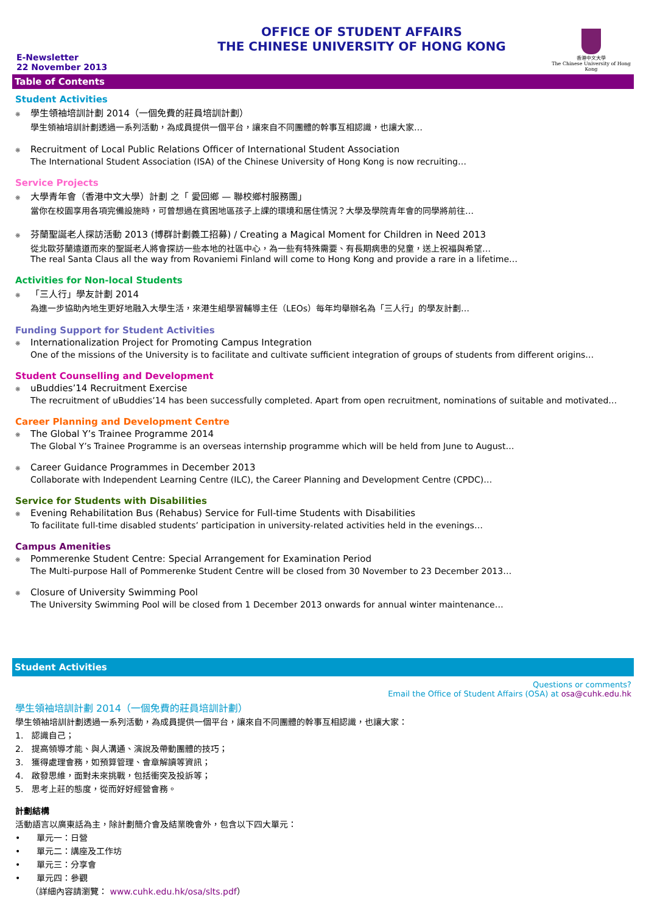E-Newsletter
22 November 2013
OFFICE OF STUDENT AFFAIRS
THE CHINESE UNIVERSITY OF HONG KONG
香港中文大學
The Chinese University of Hong Kong
Table of Contents
Student Activities
❋ 學生領袖培訓計劃 2014（一個免費的莊員培訓計劃）
學生領袖培訓計劃透過一系列活動，為成員提供一個平台，讓來自不同團體的幹事互相認識，也讓大家…
❋ Recruitment of Local Public Relations Officer of International Student Association
The International Student Association (ISA) of the Chinese University of Hong Kong is now recruiting…
Service Projects
❋ 大學青年會（香港中文大學）計劃 之「 愛回鄉 — 聯校鄉村服務團」
當你在校園享用各項完備設施時，可曾想過在貧困地區孩子上課的環境和居住情況？大學及學院青年會的同學將前往…
❋ 芬蘭聖誕老人探訪活動 2013 (博群計劃義工招募) / Creating a Magical Moment for Children in Need 2013
從北歐芬蘭遠道而來的聖誕老人將會探訪一些本地的社區中心，為一些有特殊需要、有長期病患的兒童，送上祝福與希望…
The real Santa Claus all the way from Rovaniemi Finland will come to Hong Kong and provide a rare in a lifetime…
Activities for Non-local Students
❋ 「三人行」學友計劃 2014
為進一步協助內地生更好地融入大學生活，來港生組學習輔導主任（LEOs）每年均舉辦名為「三人行」的學友計劃…
Funding Support for Student Activities
❋ Internationalization Project for Promoting Campus Integration
One of the missions of the University is to facilitate and cultivate sufficient integration of groups of students from different origins…
Student Counselling and Development
❋ uBuddies’14 Recruitment Exercise
The recruitment of uBuddies’14 has been successfully completed. Apart from open recruitment, nominations of suitable and motivated…
Career Planning and Development Centre
❋ The Global Y’s Trainee Programme 2014
The Global Y’s Trainee Programme is an overseas internship programme which will be held from June to August…
❋ Career Guidance Programmes in December 2013
Collaborate with Independent Learning Centre (ILC), the Career Planning and Development Centre (CPDC)…
Service for Students with Disabilities
❋ Evening Rehabilitation Bus (Rehabus) Service for Full-time Students with Disabilities
To facilitate full-time disabled students’ participation in university-related activities held in the evenings…
Campus Amenities
❋ Pommerenke Student Centre: Special Arrangement for Examination Period
The Multi-purpose Hall of Pommerenke Student Centre will be closed from 30 November to 23 December 2013…
❋ Closure of University Swimming Pool
The University Swimming Pool will be closed from 1 December 2013 onwards for annual winter maintenance…
Student Activities
Questions or comments?
Email the Office of Student Affairs (OSA) at osa@cuhk.edu.hk
學生領袖培訓計劃 2014（一個免費的莊員培訓計劃）
學生領袖培訓計劃透過一系列活動，為成員提供一個平台，讓來自不同團體的幹事互相認識，也讓大家：
1. 認識自己；
2. 提高領導才能、與人溝通、演說及帶動團體的技巧；
3. 獲得處理會務，如預算管理、會章解讀等資訊；
4. 啟發思維，面對未來挑戰，包括衝突及投訴等；
5. 思考上莊的態度，從而好好經營會務。
計劃結構
活動語言以廣東話為主，除計劃簡介會及結業晚會外，包含以下四大單元：
• 單元一：日營
• 單元二：講座及工作坊
• 單元三：分享會
• 單元四：參觀
（詳細內容請瀏覽： www.cuhk.edu.hk/osa/slts.pdf）